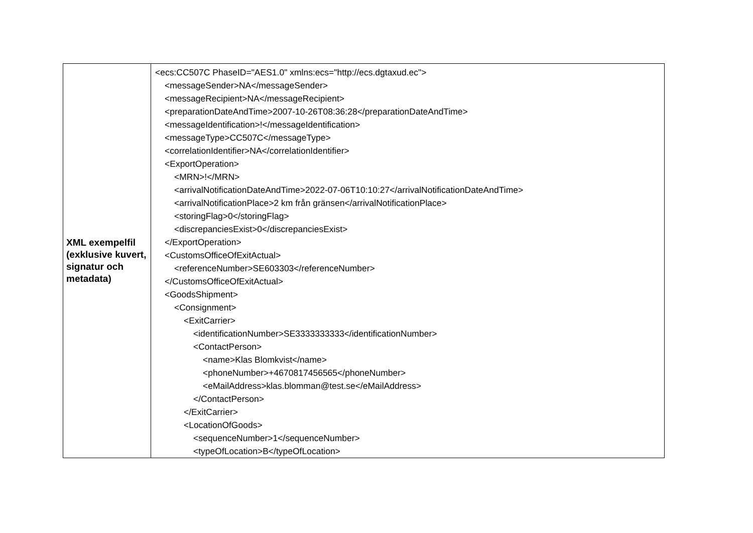| XML exempelfil (exklusive kuvert, signatur och metadata) | <ecs:CC507C PhaseID="AES1.0" xmlns:ecs="http://ecs.dgtaxud.ec"> <messageSender>NA</messageSender> <messageRecipient>NA</messageRecipient> <preparationDateAndTime>2007-10-26T08:36:28</preparationDateAndTime> <messageIdentification>!</messageIdentification> <messageType>CC507C</messageType> <correlationIdentifier>NA</correlationIdentifier> <ExportOperation> <MRN>!</MRN> <arrivalNotificationDateAndTime>2022-07-06T10:10:27</arrivalNotificationDateAndTime> <arrivalNotificationPlace>2 km från gränsen</arrivalNotificationPlace> <storingFlag>0</storingFlag> <discrepanciesExist>0</discrepanciesExist> </ExportOperation> <CustomsOfficeOfExitActual> <referenceNumber>SE603303</referenceNumber> </CustomsOfficeOfExitActual> <GoodsShipment> <Consignment> <ExitCarrier> <identificationNumber>SE3333333333</identificationNumber> <ContactPerson> <name>Klas Blomkvist</name> <phoneNumber>+4670817456565</phoneNumber> <eMailAddress>klas.blomman@test.se</eMailAddress> </ContactPerson> </ExitCarrier> <LocationOfGoods> <sequenceNumber>1</sequenceNumber> <typeOfLocation>B</typeOfLocation> |